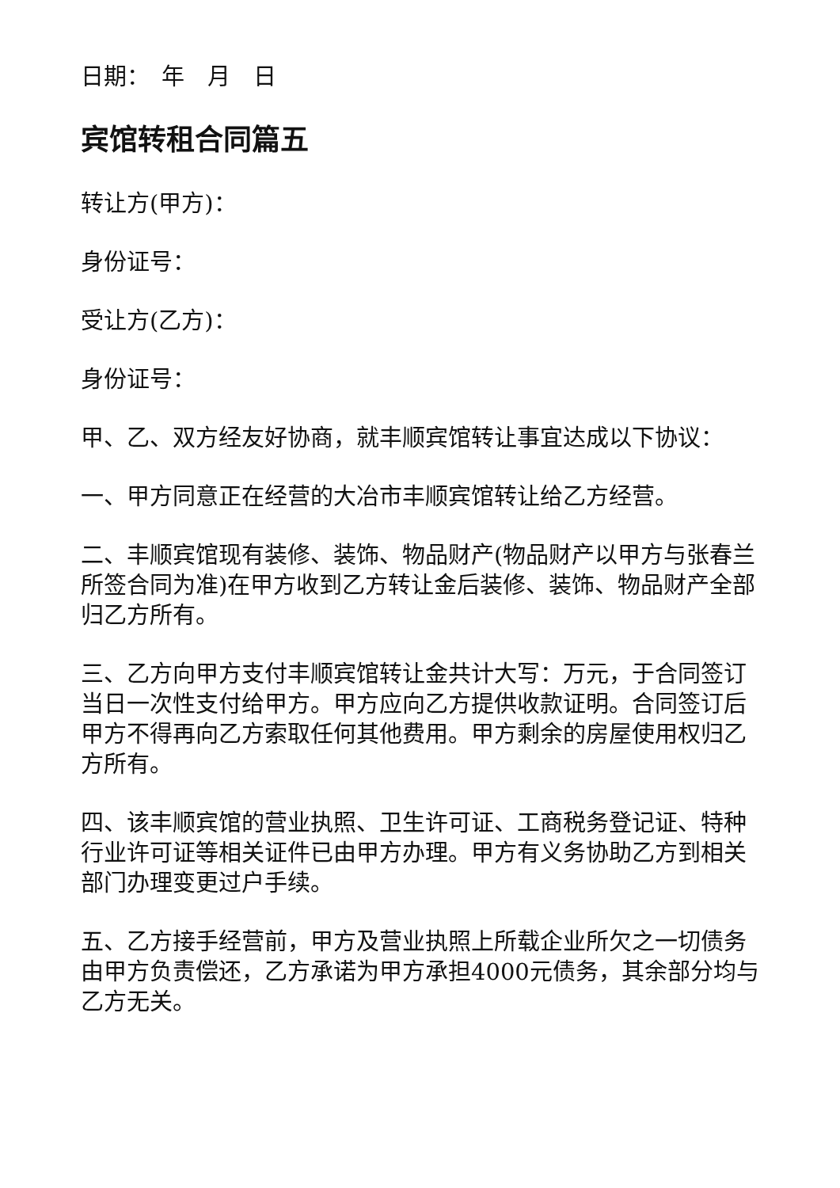日期：　年　月　日
宾馆转租合同篇五
转让方(甲方)：
身份证号：
受让方(乙方)：
身份证号：
甲、乙、双方经友好协商，就丰顺宾馆转让事宜达成以下协议：
一、甲方同意正在经营的大冶市丰顺宾馆转让给乙方经营。
二、丰顺宾馆现有装修、装饰、物品财产(物品财产以甲方与张春兰所签合同为准)在甲方收到乙方转让金后装修、装饰、物品财产全部归乙方所有。
三、乙方向甲方支付丰顺宾馆转让金共计大写：万元，于合同签订当日一次性支付给甲方。甲方应向乙方提供收款证明。合同签订后甲方不得再向乙方索取任何其他费用。甲方剩余的房屋使用权归乙方所有。
四、该丰顺宾馆的营业执照、卫生许可证、工商税务登记证、特种行业许可证等相关证件已由甲方办理。甲方有义务协助乙方到相关部门办理变更过户手续。
五、乙方接手经营前，甲方及营业执照上所载企业所欠之一切债务由甲方负责偿还，乙方承诺为甲方承担4000元债务，其余部分均与乙方无关。